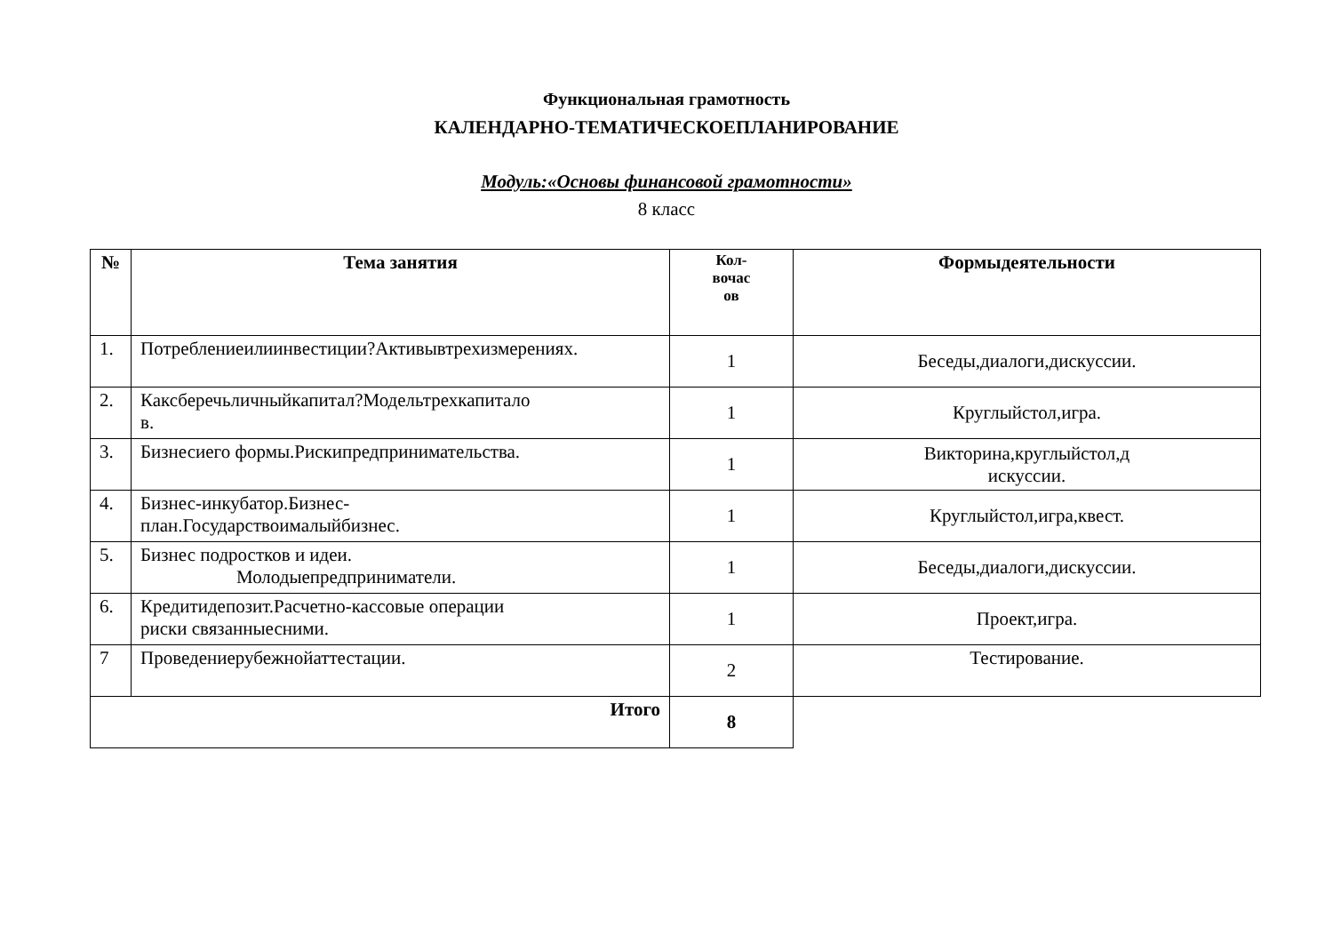Функциональная грамотность
КАЛЕНДАРНО-ТЕМАТИЧЕСКОЕПЛАНИРОВАНИЕ
Модуль:«Основы финансовой грамотности»
8 класс
| № | Тема занятия | Кол- вочас ов | Формыдеятельности |
| --- | --- | --- | --- |
| 1. | Потреблениеилиинвестиции?Активывтрехизмерениях. | 1 | Беседы,диалоги,дискуссии. |
| 2. | Каксберечьличныйкапитал?Модельтрехкапитало в. | 1 | Круглыйстол,игра. |
| 3. | Бизнесиего формы.Рискипредпринимательства. | 1 | Викторина,круглыйстол,д искуссии. |
| 4. | Бизнес-инкубатор.Бизнес- план.Государствоималыйбизнес. | 1 | Круглыйстол,игра,квест. |
| 5. | Бизнес подростков и идеи. Молодыепредприниматели. | 1 | Беседы,диалоги,дискуссии. |
| 6. | Кредитидепозит.Расчетно-кассовые операции риски связанныесними. | 1 | Проект,игра. |
| 7 | Проведениерубежнойаттестации. | 2 | Тестирование. |
| Итого | | 8 | |